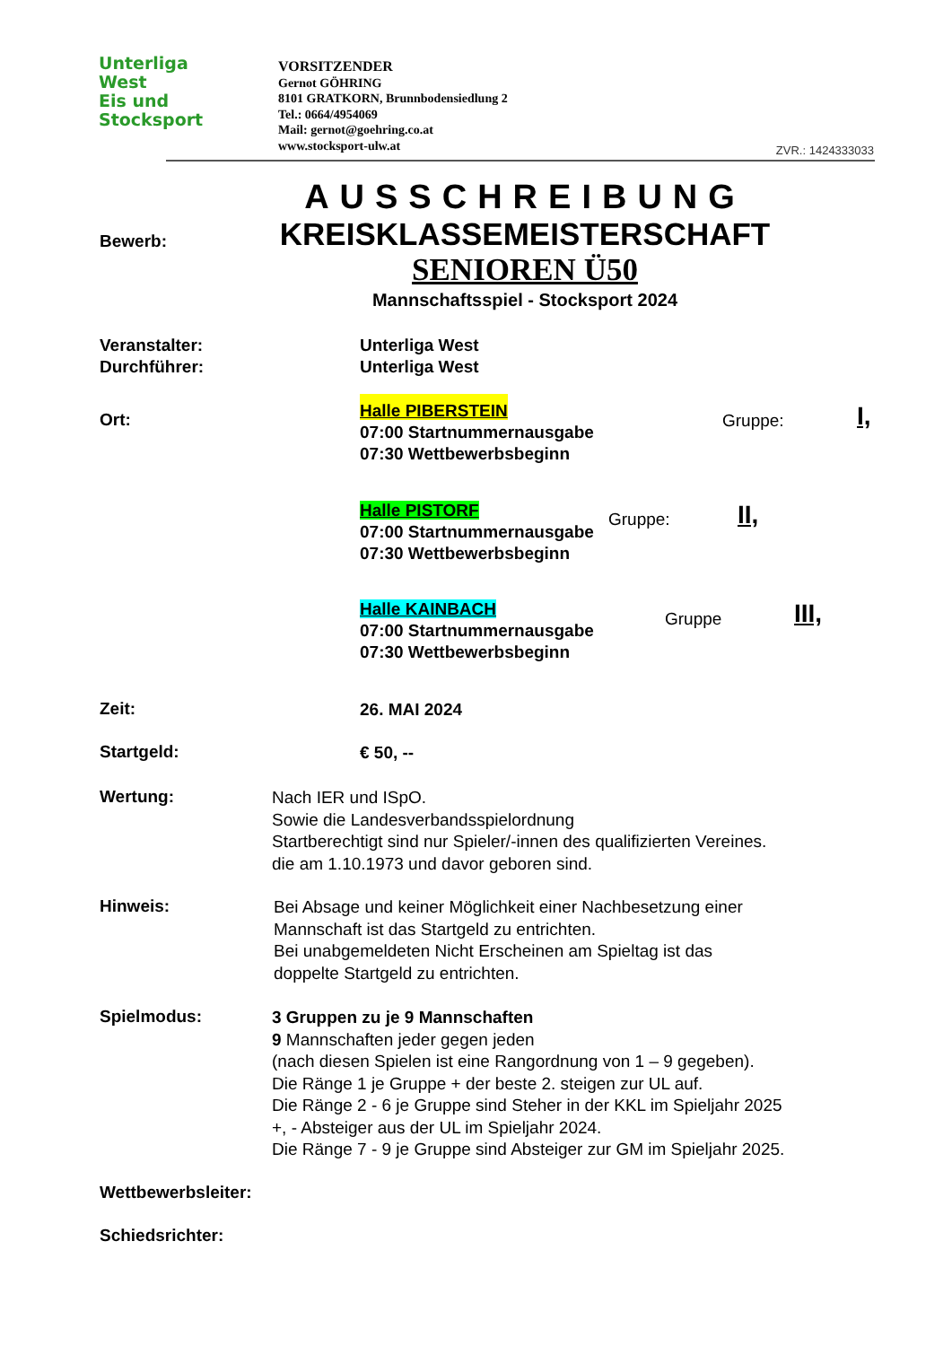Unterliga
West
Eis und
Stocksport
VORSITZENDER
Gernot GÖHRING
8101 GRATKORN, Brunnbodensiedlung 2
Tel.: 0664/4954069
Mail: gernot@goehring.co.at
www.stocksport-ulw.at
ZVR.: 1424333033
AUSSCHREIBUNG
KREISKLASSEMEISTERSCHAFT
SENIOREN Ü50
Mannschaftsspiel - Stocksport 2024
Bewerb:
Veranstalter:
Durchführer:
Unterliga West
Unterliga West
Ort:
Halle PIBERSTEIN
07:00 Startnummernausgabe
07:30 Wettbewerbsbeginn
Gruppe: I,
Halle PISTORF
07:00 Startnummernausgabe
07:30 Wettbewerbsbeginn
Gruppe: II,
Halle KAINBACH
07:00 Startnummernausgabe
07:30 Wettbewerbsbeginn
Gruppe III,
Zeit: 26. MAI 2024
Startgeld: € 50, --
Wertung:
Nach IER und ISpO.
Sowie die Landesverbandsspielordnung
Startberechtigt sind nur Spieler/-innen des qualifizierten Vereines.
die am 1.10.1973 und davor geboren sind.
Hinweis:
Bei Absage und keiner Möglichkeit einer Nachbesetzung einer
Mannschaft ist das Startgeld zu entrichten.
Bei unabgemeldeten Nicht Erscheinen am Spieltag ist das
doppelte Startgeld zu entrichten.
Spielmodus:
3 Gruppen zu je 9 Mannschaften
9 Mannschaften jeder gegen jeden
(nach diesen Spielen ist eine Rangordnung von 1 – 9 gegeben).
Die Ränge 1 je Gruppe + der beste 2. steigen zur UL auf.
Die Ränge 2 - 6 je Gruppe sind Steher in der KKL im Spieljahr 2025
+, - Absteiger aus der UL im Spieljahr 2024.
Die Ränge 7 - 9 je Gruppe sind Absteiger zur GM im Spieljahr 2025.
Wettbewerbsleiter:
Schiedsrichter: